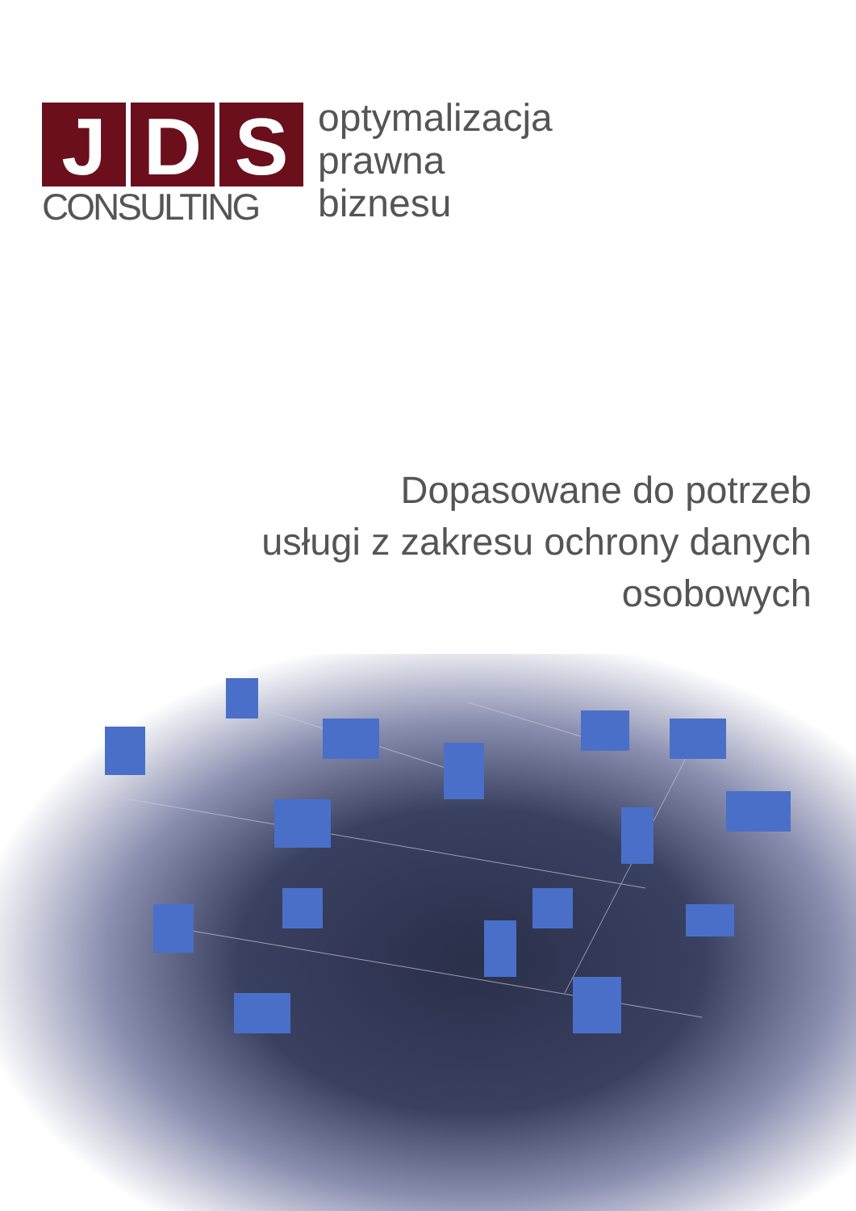J D S
CONSULTING
optymalizacja
prawna
biznesu
Dopasowane do potrzeb
usługi z zakresu ochrony danych
osobowych